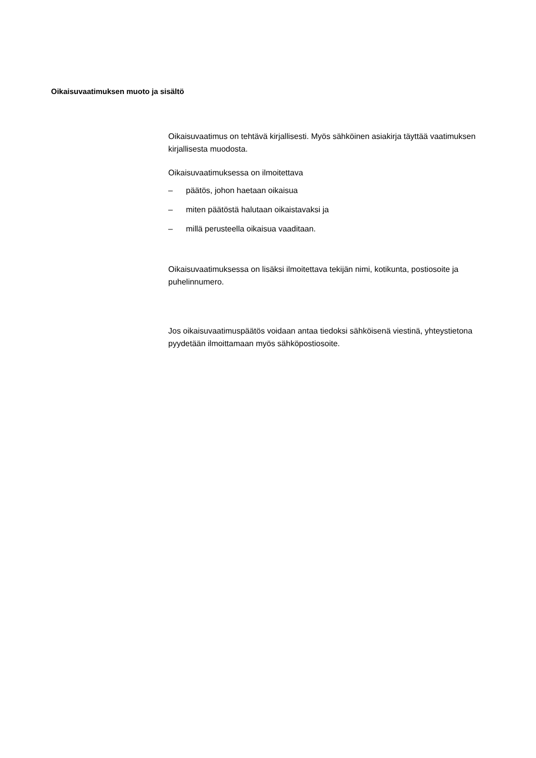Oikaisuvaatimuksen muoto ja sisältö
Oikaisuvaatimus on tehtävä kirjallisesti. Myös sähköinen asiakirja täyttää vaatimuksen kirjallisesta muodosta.
Oikaisuvaatimuksessa on ilmoitettava
– päätös, johon haetaan oikaisua
– miten päätöstä halutaan oikaistavaksi ja
– millä perusteella oikaisua vaaditaan.
Oikaisuvaatimuksessa on lisäksi ilmoitettava tekijän nimi, kotikunta, postiosoite ja puhelinnumero.
Jos oikaisuvaatimuspäätös voidaan antaa tiedoksi sähköisenä viestinä, yhteystietona pyydetään ilmoittamaan myös sähköpostiosoite.